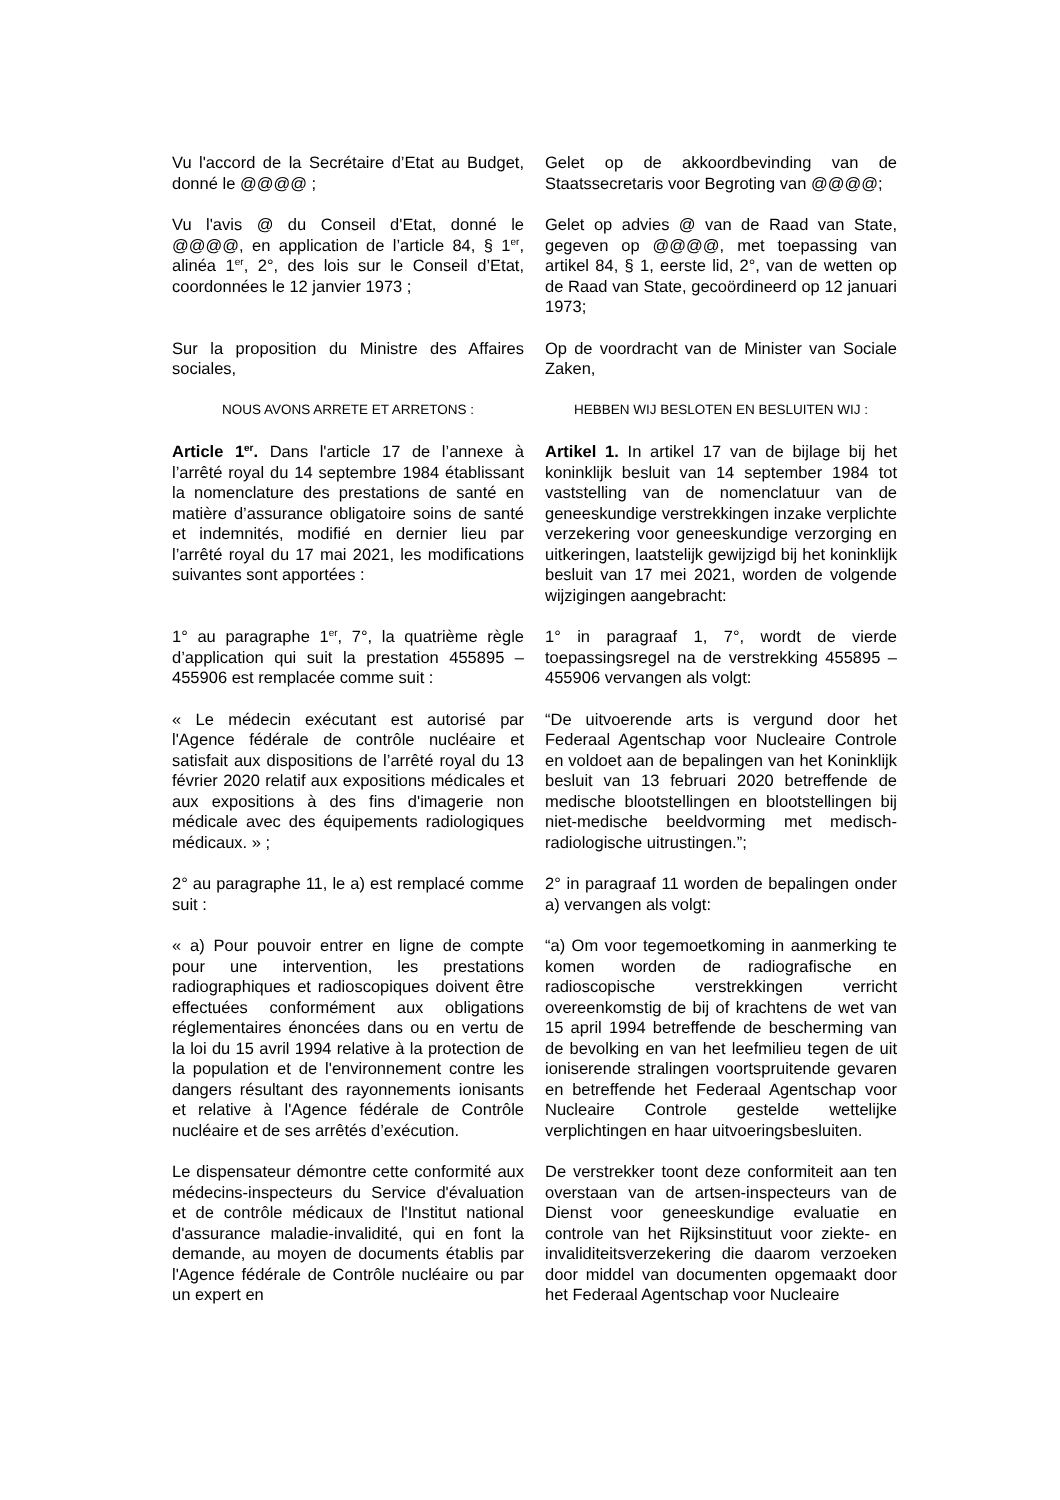Vu l'accord de la Secrétaire d’Etat au Budget, donné le @@@@ ;
Gelet op de akkoordbevinding van de Staatssecretaris voor Begroting van @@@@;
Vu l'avis @ du Conseil d'Etat, donné le @@@@, en application de l’article 84, § 1<sup>er</sup>, alinéa 1<sup>er</sup>, 2°, des lois sur le Conseil d’Etat, coordonnées le 12 janvier 1973 ;
Gelet op advies @ van de Raad van State, gegeven op @@@@, met toepassing van artikel 84, § 1, eerste lid, 2°, van de wetten op de Raad van State, gecoördineerd op 12 januari 1973;
Sur la proposition du Ministre des Affaires sociales,
Op de voordracht van de Minister van Sociale Zaken,
NOUS AVONS ARRETE ET ARRETONS : HEBBEN WIJ BESLOTEN EN BESLUITEN WIJ :
Article 1<sup>er</sup>. Dans l'article 17 de l’annexe à l’arrêté royal du 14 septembre 1984 établissant la nomenclature des prestations de santé en matière d’assurance obligatoire soins de santé et indemnités, modifié en dernier lieu par l’arrêté royal du 17 mai 2021, les modifications suivantes sont apportées :
Artikel 1. In artikel 17 van de bijlage bij het koninklijk besluit van 14 september 1984 tot vaststelling van de nomenclatuur van de geneeskundige verstrekkingen inzake verplichte verzekering voor geneeskundige verzorging en uitkeringen, laatstelijk gewijzigd bij het koninklijk besluit van 17 mei 2021, worden de volgende wijzigingen aangebracht:
1° au paragraphe 1<sup>er</sup>, 7°, la quatrième règle d’application qui suit la prestation 455895 – 455906 est remplacée comme suit :
1° in paragraaf 1, 7°, wordt de vierde toepassingsregel na de verstrekking 455895 – 455906 vervangen als volgt:
« Le médecin exécutant est autorisé par l'Agence fédérale de contrôle nucléaire et satisfait aux dispositions de l’arrêté royal du 13 février 2020 relatif aux expositions médicales et aux expositions à des fins d'imagerie non médicale avec des équipements radiologiques médicaux. » ;
“De uitvoerende arts is vergund door het Federaal Agentschap voor Nucleaire Controle en voldoet aan de bepalingen van het Koninklijk besluit van 13 februari 2020 betreffende de medische blootstellingen en blootstellingen bij niet-medische beeldvorming met medisch-radiologische uitrustingen.”;
2° au paragraphe 11, le a) est remplacé comme suit :
2° in paragraaf 11 worden de bepalingen onder a) vervangen als volgt:
« a) Pour pouvoir entrer en ligne de compte pour une intervention, les prestations radiographiques et radioscopiques doivent être effectuées conformément aux obligations réglementaires énoncées dans ou en vertu de la loi du 15 avril 1994 relative à la protection de la population et de l'environnement contre les dangers résultant des rayonnements ionisants et relative à l'Agence fédérale de Contrôle nucléaire et de ses arrêtés d’exécution.
“a) Om voor tegemoetkoming in aanmerking te komen worden de radiografische en radioscopische verstrekkingen verricht overeenkomstig de bij of krachtens de wet van 15 april 1994 betreffende de bescherming van de bevolking en van het leefmilieu tegen de uit ioniserende stralingen voortspruitende gevaren en betreffende het Federaal Agentschap voor Nucleaire Controle gestelde wettelijke verplichtingen en haar uitvoeringsbesluiten.
Le dispensateur démontre cette conformité aux médecins-inspecteurs du Service d'évaluation et de contrôle médicaux de l'Institut national d'assurance maladie-invalidité, qui en font la demande, au moyen de documents établis par l'Agence fédérale de Contrôle nucléaire ou par un expert en
De verstrekker toont deze conformiteit aan ten overstaan van de artsen-inspecteurs van de Dienst voor geneeskundige evaluatie en controle van het Rijksinstituut voor ziekte- en invaliditeitsverzekering die daarom verzoeken door middel van documenten opgemaakt door het Federaal Agentschap voor Nucleaire